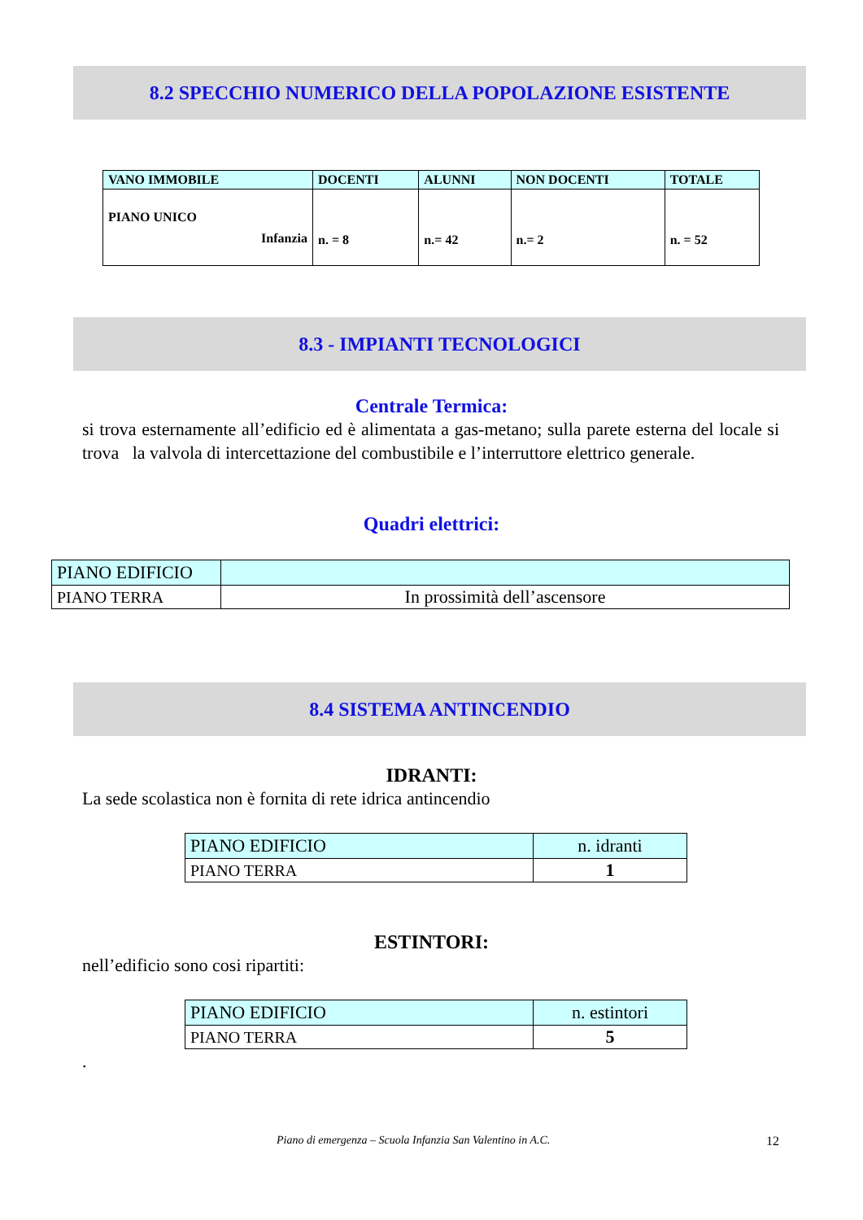8.2 SPECCHIO NUMERICO DELLA POPOLAZIONE ESISTENTE
| VANO IMMOBILE | DOCENTI | ALUNNI | NON DOCENTI | TOTALE |
| --- | --- | --- | --- | --- |
| PIANO UNICO Infanzia | n. = 8 | n.= 42 | n.= 2 | n. = 52 |
8.3 - IMPIANTI TECNOLOGICI
Centrale Termica:
si trova esternamente all’edificio ed è alimentata a gas-metano; sulla parete esterna del locale si trova la valvola di intercettazione del combustibile e l’interruttore elettrico generale.
Quadri elettrici:
| PIANO EDIFICIO | |
| PIANO TERRA | In prossimità dell’ascensore |
8.4 SISTEMA ANTINCENDIO
IDRANTI:
La sede scolastica non è fornita di rete idrica antincendio
| PIANO EDIFICIO | n. idranti |
| PIANO TERRA | 1 |
ESTINTORI:
nell’edificio sono cosi ripartiti:
| PIANO EDIFICIO | n. estintori |
| PIANO TERRA | 5 |
.
Piano di emergenza – Scuola Infanzia San Valentino in A.C. 12